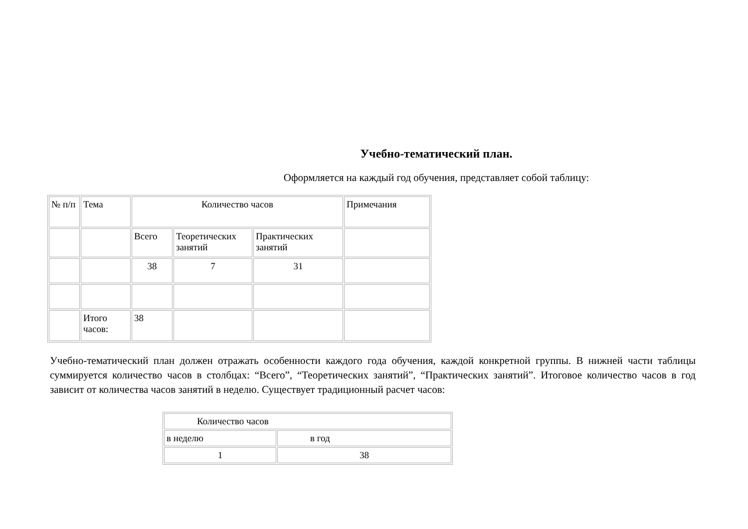Учебно-тематический план.
Оформляется на каждый год обучения, представляет собой таблицу:
| № п/п | Тема | Количество часов | | | Примечания |
| | | Всего | Теоретических занятий | Практических занятий | |
| | | 38 | 7 | 31 | |
| | Итого часов: | 38 | | | |
Учебно-тематический план должен отражать особенности каждого года обучения, каждой конкретной группы. В нижней части таблицы суммируется количество часов в столбцах: “Всего”, “Теоретических занятий”, “Практических занятий”. Итоговое количество часов в год зависит от количества часов занятий в неделю. Существует традиционный расчет часов:
| Количество часов | |
| в неделю | в год |
| 1 | 38 |